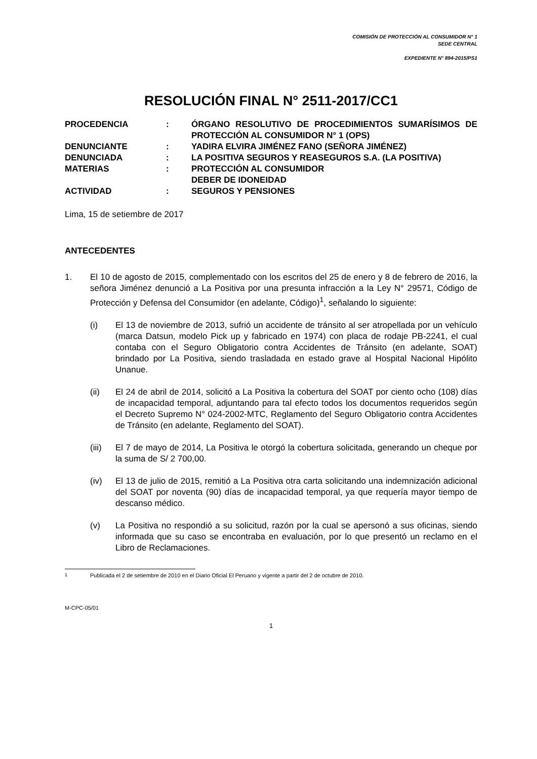COMISIÓN DE PROTECCIÓN AL CONSUMIDOR N° 1
SEDE CENTRAL
EXPEDIENTE N° 894-2015/PS1
RESOLUCIÓN FINAL N° 2511-2017/CC1
| PROCEDENCIA | : | ÓRGANO RESOLUTIVO DE PROCEDIMIENTOS SUMARÍSIMOS DE PROTECCIÓN AL CONSUMIDOR N° 1 (OPS) |
| DENUNCIANTE | : | YADIRA ELVIRA JIMÉNEZ FANO (SEÑORA JIMÉNEZ) |
| DENUNCIADA | : | LA POSITIVA SEGUROS Y REASEGUROS S.A. (LA POSITIVA) |
| MATERIAS | : | PROTECCIÓN AL CONSUMIDOR DEBER DE IDONEIDAD |
| ACTIVIDAD | : | SEGUROS Y PENSIONES |
Lima, 15 de setiembre de 2017
ANTECEDENTES
1. El 10 de agosto de 2015, complementado con los escritos del 25 de enero y 8 de febrero de 2016, la señora Jiménez denunció a La Positiva por una presunta infracción a la Ley N° 29571, Código de Protección y Defensa del Consumidor (en adelante, Código)<sup>1</sup>, señalando lo siguiente:
(i) El 13 de noviembre de 2013, sufrió un accidente de tránsito al ser atropellada por un vehículo (marca Datsun, modelo Pick up y fabricado en 1974) con placa de rodaje PB-2241, el cual contaba con el Seguro Obligatorio contra Accidentes de Tránsito (en adelante, SOAT) brindado por La Positiva, siendo trasladada en estado grave al Hospital Nacional Hipólito Unanue.
(ii) El 24 de abril de 2014, solicitó a La Positiva la cobertura del SOAT por ciento ocho (108) días de incapacidad temporal, adjuntando para tal efecto todos los documentos requeridos según el Decreto Supremo N° 024-2002-MTC, Reglamento del Seguro Obligatorio contra Accidentes de Tránsito (en adelante, Reglamento del SOAT).
(iii) El 7 de mayo de 2014, La Positiva le otorgó la cobertura solicitada, generando un cheque por la suma de S/ 2 700,00.
(iv) El 13 de julio de 2015, remitió a La Positiva otra carta solicitando una indemnización adicional del SOAT por noventa (90) días de incapacidad temporal, ya que requería mayor tiempo de descanso médico.
(v) La Positiva no respondió a su solicitud, razón por la cual se apersonó a sus oficinas, siendo informada que su caso se encontraba en evaluación, por lo que presentó un reclamo en el Libro de Reclamaciones.
<sup>1</sup> Publicada el 2 de setiembre de 2010 en el Diario Oficial El Peruano y vigente a partir del 2 de octubre de 2010.
M-CPC-05/01
1